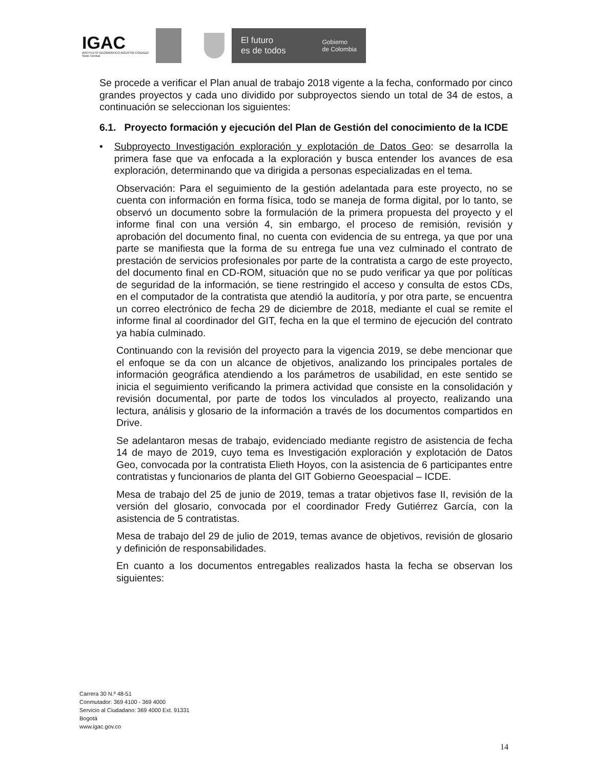IGAC
INSTITUTO GEOGRÁFICO AGUSTÍN CODAZZI
Sede Central
El futuro
es de todos Gobierno
de Colombia
Se procede a verificar el Plan anual de trabajo 2018 vigente a la fecha, conformado por cinco grandes proyectos y cada uno dividido por subproyectos siendo un total de 34 de estos, a continuación se seleccionan los siguientes:
6.1. Proyecto formación y ejecución del Plan de Gestión del conocimiento de la ICDE
• Subproyecto Investigación exploración y explotación de Datos Geo: se desarrolla la primera fase que va enfocada a la exploración y busca entender los avances de esa exploración, determinando que va dirigida a personas especializadas en el tema.
Observación: Para el seguimiento de la gestión adelantada para este proyecto, no se cuenta con información en forma física, todo se maneja de forma digital, por lo tanto, se observó un documento sobre la formulación de la primera propuesta del proyecto y el informe final con una versión 4, sin embargo, el proceso de remisión, revisión y aprobación del documento final, no cuenta con evidencia de su entrega, ya que por una parte se manifiesta que la forma de su entrega fue una vez culminado el contrato de prestación de servicios profesionales por parte de la contratista a cargo de este proyecto, del documento final en CD-ROM, situación que no se pudo verificar ya que por políticas de seguridad de la información, se tiene restringido el acceso y consulta de estos CDs, en el computador de la contratista que atendió la auditoría, y por otra parte, se encuentra un correo electrónico de fecha 29 de diciembre de 2018, mediante el cual se remite el informe final al coordinador del GIT, fecha en la que el termino de ejecución del contrato ya había culminado.
Continuando con la revisión del proyecto para la vigencia 2019, se debe mencionar que el enfoque se da con un alcance de objetivos, analizando los principales portales de información geográfica atendiendo a los parámetros de usabilidad, en este sentido se inicia el seguimiento verificando la primera actividad que consiste en la consolidación y revisión documental, por parte de todos los vinculados al proyecto, realizando una lectura, análisis y glosario de la información a través de los documentos compartidos en Drive.
Se adelantaron mesas de trabajo, evidenciado mediante registro de asistencia de fecha 14 de mayo de 2019, cuyo tema es Investigación exploración y explotación de Datos Geo, convocada por la contratista Elieth Hoyos, con la asistencia de 6 participantes entre contratistas y funcionarios de planta del GIT Gobierno Geoespacial – ICDE.
Mesa de trabajo del 25 de junio de 2019, temas a tratar objetivos fase II, revisión de la versión del glosario, convocada por el coordinador Fredy Gutiérrez García, con la asistencia de 5 contratistas.
Mesa de trabajo del 29 de julio de 2019, temas avance de objetivos, revisión de glosario y definición de responsabilidades.
En cuanto a los documentos entregables realizados hasta la fecha se observan los siguientes:
Carrera 30 N.º 48-51
Conmutador: 369 4100 - 369 4000
Servicio al Ciudadano: 369 4000 Ext. 91331
Bogotá
www.igac.gov.co
14